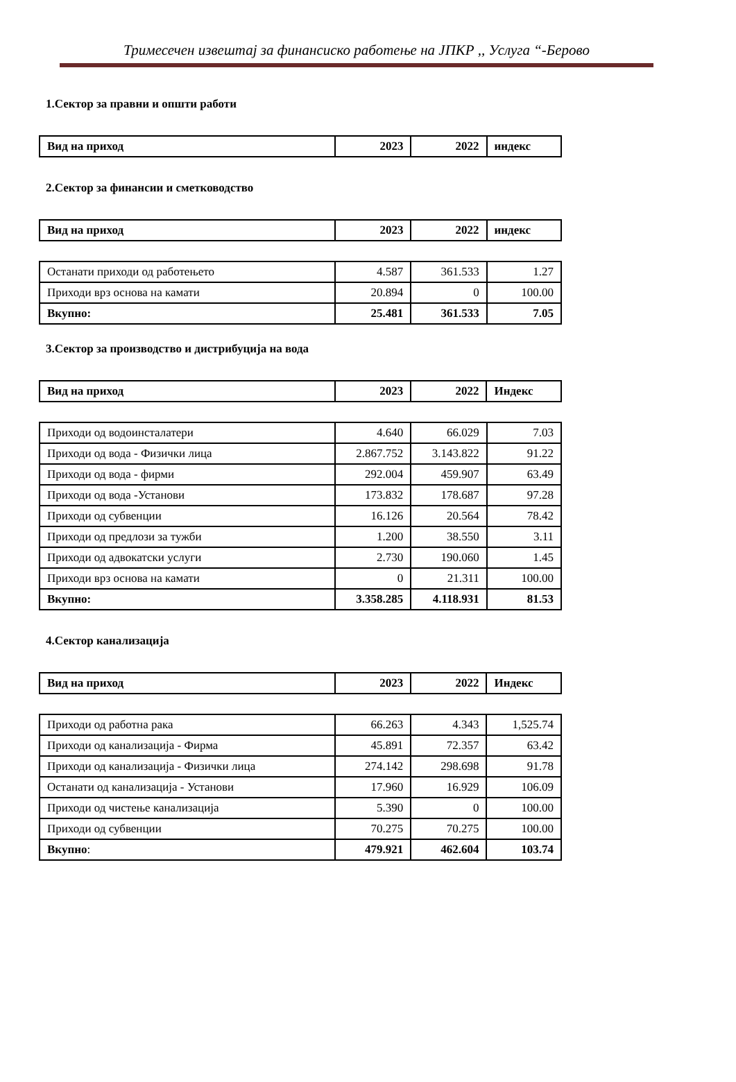Тримесечен извештај за финансиско работење на ЈПКР ,, Услуга “-Берово
1.Сектор за правни и општи работи
| Вид на приход | 2023 | 2022 | индекс |
| --- | --- | --- | --- |
2.Сектор за финансии и сметководство
| Вид на приход | 2023 | 2022 | индекс |
| --- | --- | --- | --- |
| Останати приходи од работењето | 4.587 | 361.533 | 1.27 |
| Приходи врз основа на камати | 20.894 | 0 | 100.00 |
| Вкупно: | 25.481 | 361.533 | 7.05 |
3.Сектор за производство и дистрибуција на вода
| Вид на приход | 2023 | 2022 | Индекс |
| --- | --- | --- | --- |
| Приходи од водоинсталатери | 4.640 | 66.029 | 7.03 |
| Приходи од вода - Физички лица | 2.867.752 | 3.143.822 | 91.22 |
| Приходи од вода - фирми | 292.004 | 459.907 | 63.49 |
| Приходи од вода -Установи | 173.832 | 178.687 | 97.28 |
| Приходи од субвенции | 16.126 | 20.564 | 78.42 |
| Приходи од предлози за тужби | 1.200 | 38.550 | 3.11 |
| Приходи од адвокатски услуги | 2.730 | 190.060 | 1.45 |
| Приходи врз основа на камати | 0 | 21.311 | 100.00 |
| Вкупно: | 3.358.285 | 4.118.931 | 81.53 |
4.Сектор канализација
| Вид на приход | 2023 | 2022 | Индекс |
| --- | --- | --- | --- |
| Приходи од работна рака | 66.263 | 4.343 | 1,525.74 |
| Приходи од канализација - Фирма | 45.891 | 72.357 | 63.42 |
| Приходи од канализација - Физички лица | 274.142 | 298.698 | 91.78 |
| Останати од канализација - Установи | 17.960 | 16.929 | 106.09 |
| Приходи од чистење канализација | 5.390 | 0 | 100.00 |
| Приходи од субвенции | 70.275 | 70.275 | 100.00 |
| Вкупно : | 479.921 | 462.604 | 103.74 |